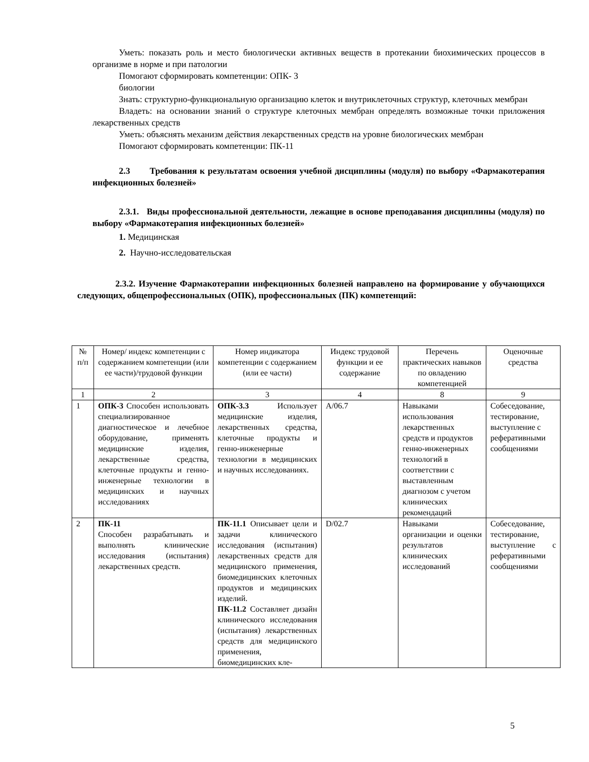Уметь: показать роль и место биологически активных веществ в протекании биохимических процессов в организме в норме и при патологии
Помогают сформировать компетенции: ОПК- 3
биологии
Знать: структурно-функциональную организацию клеток и внутриклеточных структур, клеточных мембран
Владеть: на основании знаний о структуре клеточных мембран определять возможные точки приложения лекарственных средств
Уметь: объяснять механизм действия лекарственных средств на уровне биологических мембран
Помогают сформировать компетенции: ПК-11
2.3 Требования к результатам освоения учебной дисциплины (модуля) по выбору «Фармакотерапия инфекционных болезней»
2.3.1. Виды профессиональной деятельности, лежащие в основе преподавания дисциплины (модуля) по выбору «Фармакотерапия инфекционных болезней»
1. Медицинская
2. Научно-исследовательская
2.3.2. Изучение Фармакотерапии инфекционных болезней направлено на формирование у обучающихся следующих, общепрофессиональных (ОПК), профессиональных (ПК) компетенций:
| № п/п | Номер/ индекс компетенции с содержанием компетенции (или ее части)/трудовой функции | Номер индикатора компетенции с содержанием (или ее части) | Индекс трудовой функции и ее содержание | Перечень практических навыков по овладению компетенцией | Оценочные средства |
| --- | --- | --- | --- | --- | --- |
| 1 | 2 | 3 | 4 | 8 | 9 |
| 1 | ОПК-3 Способен использовать специализированное диагностическое и лечебное оборудование, применять медицинские изделия, лекарственные средства, клеточные продукты и генно- инженерные технологии в медицинских и научных исследованиях | ОПК-3.3 Использует медицинские изделия, лекарственных средства, клеточные продукты и генно-инженерные технологии в медицинских и научных исследованиях. | A/06.7 | Навыками использования лекарственных средств и продуктов генно-инженерных технологий в соответствии с выставленным диагнозом с учетом клинических рекомендаций | Собеседование, тестирование, выступление с реферативными сообщениями |
| 2 | ПК-11 Способен разрабатывать и выполнять клинические исследования (испытания) лекарственных средств. | ПК-11.1 Описывает цели и задачи клинического исследования (испытания) лекарственных средств для медицинского применения, биомедицинских клеточных продуктов и медицинских изделий. ПК-11.2 Составляет дизайн клинического исследования (испытания) лекарственных средств для медицинского применения, биомедицинских кле- | D/02.7 | Навыками организации и оценки результатов клинических исследований | Собеседование, тестирование, выступление с реферативными сообщениями |
5